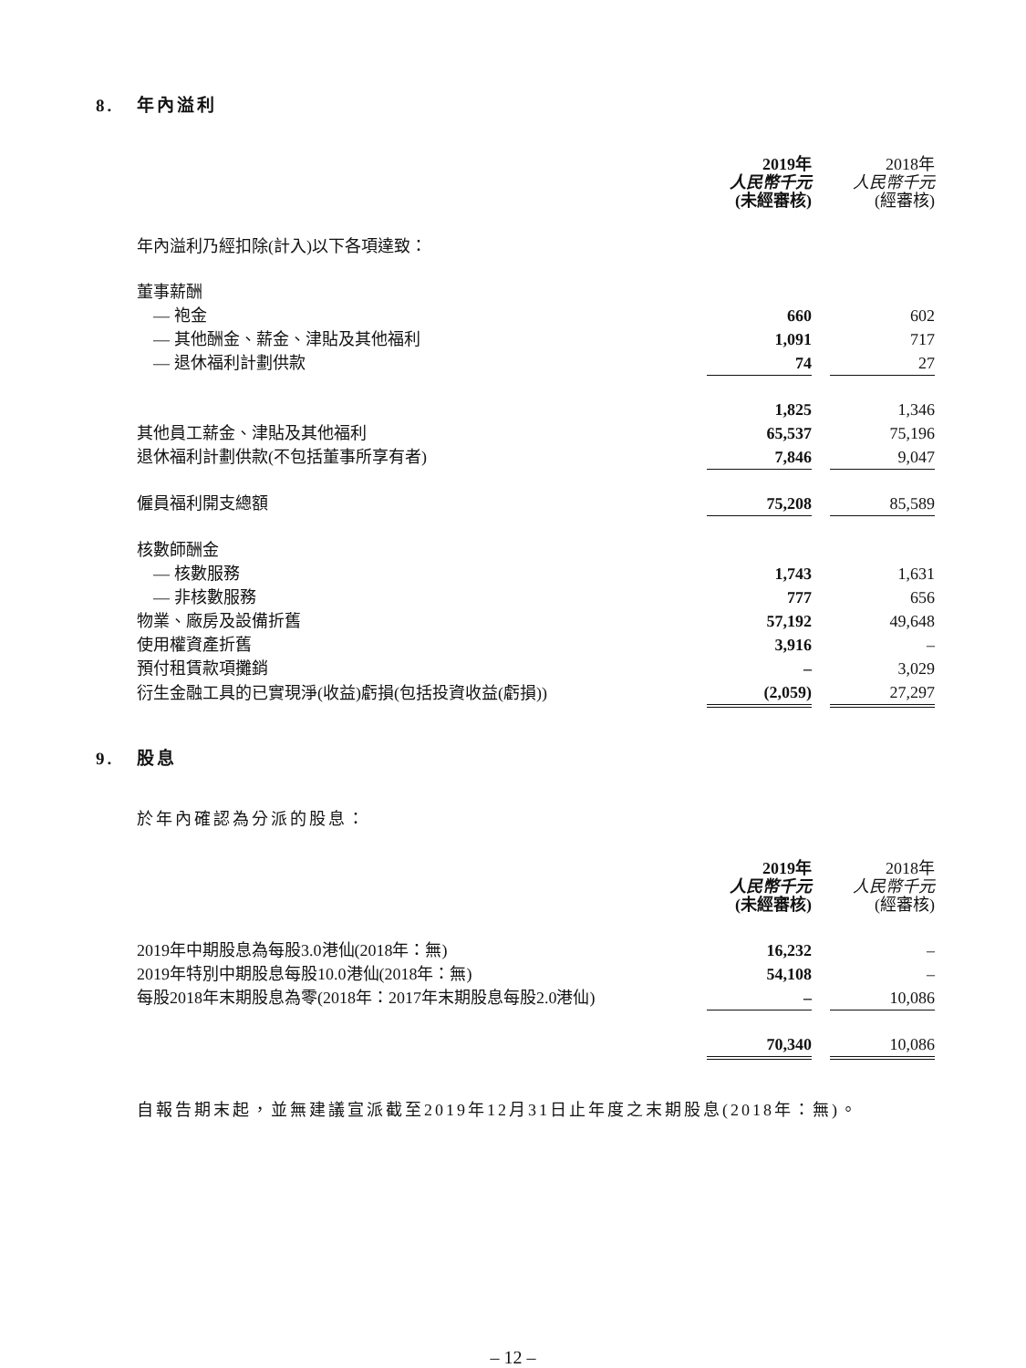8. 年內溢利
| | 2019年 人民幣千元 (未經審核) | | 2018年 人民幣千元 (經審核) |
| 年內溢利乃經扣除(計入)以下各項達致： | | | |
| 董事薪酬 | | | |
| — 袍金 | 660 | | 602 |
| — 其他酬金、薪金、津貼及其他福利 | 1,091 | | 717 |
| — 退休福利計劃供款 | 74 | | 27 |
| | 1,825 | | 1,346 |
| 其他員工薪金、津貼及其他福利 | 65,537 | | 75,196 |
| 退休福利計劃供款(不包括董事所享有者) | 7,846 | | 9,047 |
| 僱員福利開支總額 | 75,208 | | 85,589 |
| 核數師酬金 | | | |
| — 核數服務 | 1,743 | | 1,631 |
| — 非核數服務 | 777 | | 656 |
| 物業、廠房及設備折舊 | 57,192 | | 49,648 |
| 使用權資產折舊 | 3,916 | | – |
| 預付租賃款項攤銷 | – | | 3,029 |
| 衍生金融工具的已實現淨(收益)虧損(包括投資收益(虧損)) | (2,059) | | 27,297 |
9. 股息
於年內確認為分派的股息：
| | 2019年 人民幣千元 (未經審核) | | 2018年 人民幣千元 (經審核) |
| 2019年中期股息為每股3.0港仙(2018年：無) | 16,232 | | – |
| 2019年特別中期股息每股10.0港仙(2018年：無) | 54,108 | | – |
| 每股2018年末期股息為零(2018年：2017年末期股息每股2.0港仙) | – | | 10,086 |
| | 70,340 | | 10,086 |
自報告期末起，並無建議宣派截至2019年12月31日止年度之末期股息(2018年：無)。
– 12 –